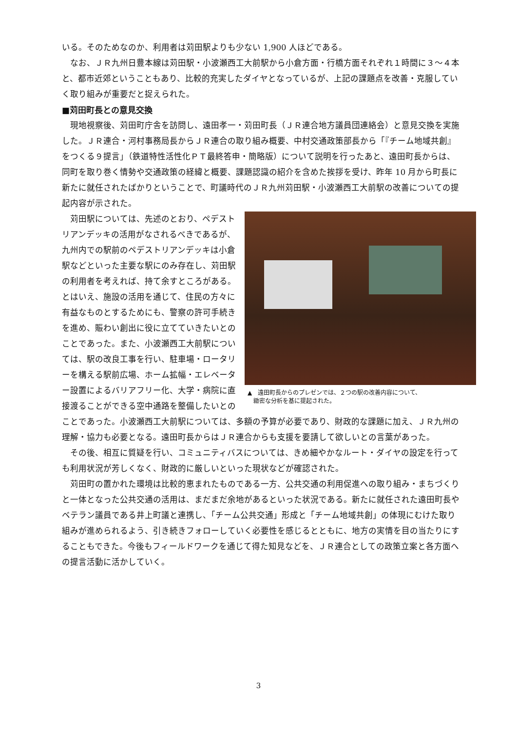いる。そのためなのか、利用者は苅田駅よりも少ない 1,900 人ほどである。
なお、ＪＲ九州日豊本線は苅田駅・小波瀬西工大前駅から小倉方面・行橋方面それぞれ１時間に３～４本と、都市近郊ということもあり、比較的充実したダイヤとなっているが、上記の課題点を改善・克服していく取り組みが重要だと捉えられた。
■苅田町長との意見交換
現地視察後、苅田町庁舎を訪問し、遠田孝一・苅田町長（ＪＲ連合地方議員団連絡会）と意見交換を実施した。ＪＲ連合・河村事務局長からＪＲ連合の取り組み概要、中村交通政策部長から「『チーム地域共創』をつくる９提言」（鉄道特性活性化ＰＴ最終答申・簡略版）について説明を行ったあと、遠田町長からは、同町を取り巻く情勢や交通政策の経緯と概要、課題認識の紹介を含めた挨拶を受け、昨年 10 月から町長に新たに就任されたばかりということで、町議時代のＪＲ九州苅田駅・小波瀬西工大前駅の改善についての提起内容が示された。
▲　遠田町長からのプレゼンでは、２つの駅の改善内容について、
　緻密な分析を基に提起された。
苅田駅については、先述のとおり、ペデストリアンデッキの活用がなされるべきであるが、九州内での駅前のペデストリアンデッキは小倉駅などといった主要な駅にのみ存在し、苅田駅の利用者を考えれば、持て余すところがある。とはいえ、施設の活用を通じて、住民の方々に有益なものとするためにも、警察の許可手続きを進め、賑わい創出に役に立てていきたいとのことであった。また、小波瀬西工大前駅については、駅の改良工事を行い、駐車場・ロータリーを構える駅前広場、ホーム拡幅・エレベーター設置によるバリアフリー化、大学・病院に直接渡ることができる空中通路を整備したいとのことであった。小波瀬西工大前駅については、多額の予算が必要であり、財政的な課題に加え、ＪＲ九州の理解・協力も必要となる。遠田町長からはＪＲ連合からも支援を要請して欲しいとの言葉があった。
その後、相互に質疑を行い、コミュニティバスについては、きめ細やかなルート・ダイヤの設定を行っても利用状況が芳しくなく、財政的に厳しいといった現状などが確認された。
苅田町の置かれた環境は比較的恵まれたものである一方、公共交通の利用促進への取り組み・まちづくりと一体となった公共交通の活用は、まだまだ余地があるといった状況である。新たに就任された遠田町長やベテラン議員である井上町議と連携し、「チーム公共交通」形成と「チーム地域共創」の体現にむけた取り組みが進められるよう、引き続きフォローしていく必要性を感じるとともに、地方の実情を目の当たりにすることもできた。今後もフィールドワークを通じて得た知見などを、ＪＲ連合としての政策立案と各方面への提言活動に活かしていく。
3